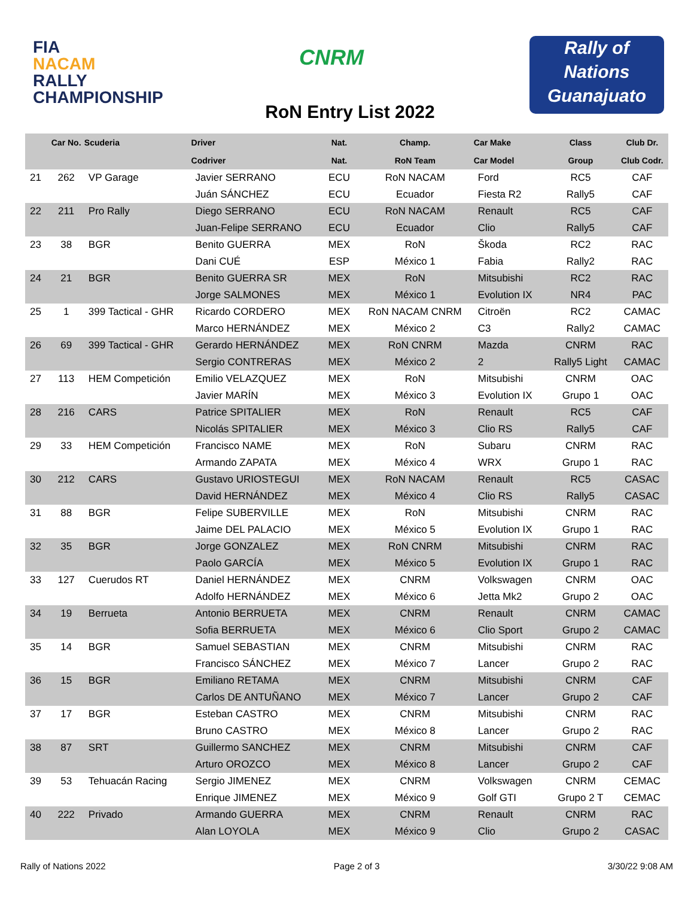FIA
NACAM
RALLY
CHAMPIONSHIP
CNRM
Rally of Nations Guanajuato
RoN Entry List 2022
| | Car No. | Scuderia | Driver | Nat. | Champ. | Car Make | Class | Club Dr. |
| --- | --- | --- | --- | --- | --- | --- | --- | --- |
| | | | Codriver | Nat. | RoN Team | Car Model | Group | Club Codr. |
| 21 | 262 | VP Garage | Javier SERRANO | ECU | RoN NACAM | Ford | RC5 | CAF |
| | | | Juán SÁNCHEZ | ECU | Ecuador | Fiesta R2 | Rally5 | CAF |
| 22 | 211 | Pro Rally | Diego SERRANO | ECU | RoN NACAM | Renault | RC5 | CAF |
| | | | Juan-Felipe SERRANO | ECU | Ecuador | Clio | Rally5 | CAF |
| 23 | 38 | BGR | Benito GUERRA | MEX | RoN | Škoda | RC2 | RAC |
| | | | Dani CUÉ | ESP | México 1 | Fabia | Rally2 | RAC |
| 24 | 21 | BGR | Benito GUERRA SR | MEX | RoN | Mitsubishi | RC2 | RAC |
| | | | Jorge SALMONES | MEX | México 1 | Evolution IX | NR4 | PAC |
| 25 | 1 | 399 Tactical - GHR | Ricardo CORDERO | MEX | RoN NACAM CNRM | Citroën | RC2 | CAMAC |
| | | | Marco HERNÁNDEZ | MEX | México 2 | C3 | Rally2 | CAMAC |
| 26 | 69 | 399 Tactical - GHR | Gerardo HERNÁNDEZ | MEX | RoN CNRM | Mazda | CNRM | RAC |
| | | | Sergio CONTRERAS | MEX | México 2 | 2 | Rally5 Light | CAMAC |
| 27 | 113 | HEM Competición | Emilio VELAZQUEZ | MEX | RoN | Mitsubishi | CNRM | OAC |
| | | | Javier MARÍN | MEX | México 3 | Evolution IX | Grupo 1 | OAC |
| 28 | 216 | CARS | Patrice SPITALIER | MEX | RoN | Renault | RC5 | CAF |
| | | | Nicolás SPITALIER | MEX | México 3 | Clio RS | Rally5 | CAF |
| 29 | 33 | HEM Competición | Francisco NAME | MEX | RoN | Subaru | CNRM | RAC |
| | | | Armando ZAPATA | MEX | México 4 | WRX | Grupo 1 | RAC |
| 30 | 212 | CARS | Gustavo URIOSTEGUI | MEX | RoN NACAM | Renault | RC5 | CASAC |
| | | | David HERNÁNDEZ | MEX | México 4 | Clio RS | Rally5 | CASAC |
| 31 | 88 | BGR | Felipe SUBERVILLE | MEX | RoN | Mitsubishi | CNRM | RAC |
| | | | Jaime DEL PALACIO | MEX | México 5 | Evolution IX | Grupo 1 | RAC |
| 32 | 35 | BGR | Jorge GONZALEZ | MEX | RoN CNRM | Mitsubishi | CNRM | RAC |
| | | | Paolo GARCÍA | MEX | México 5 | Evolution IX | Grupo 1 | RAC |
| 33 | 127 | Cuerudos RT | Daniel HERNÁNDEZ | MEX | CNRM | Volkswagen | CNRM | OAC |
| | | | Adolfo HERNÁNDEZ | MEX | México 6 | Jetta Mk2 | Grupo 2 | OAC |
| 34 | 19 | Berrueta | Antonio BERRUETA | MEX | CNRM | Renault | CNRM | CAMAC |
| | | | Sofia BERRUETA | MEX | México 6 | Clio Sport | Grupo 2 | CAMAC |
| 35 | 14 | BGR | Samuel SEBASTIAN | MEX | CNRM | Mitsubishi | CNRM | RAC |
| | | | Francisco SÁNCHEZ | MEX | México 7 | Lancer | Grupo 2 | RAC |
| 36 | 15 | BGR | Emiliano RETAMA | MEX | CNRM | Mitsubishi | CNRM | CAF |
| | | | Carlos DE ANTUÑANO | MEX | México 7 | Lancer | Grupo 2 | CAF |
| 37 | 17 | BGR | Esteban CASTRO | MEX | CNRM | Mitsubishi | CNRM | RAC |
| | | | Bruno CASTRO | MEX | México 8 | Lancer | Grupo 2 | RAC |
| 38 | 87 | SRT | Guillermo SANCHEZ | MEX | CNRM | Mitsubishi | CNRM | CAF |
| | | | Arturo OROZCO | MEX | México 8 | Lancer | Grupo 2 | CAF |
| 39 | 53 | Tehuacán Racing | Sergio JIMENEZ | MEX | CNRM | Volkswagen | CNRM | CEMAC |
| | | | Enrique JIMENEZ | MEX | México 9 | Golf GTI | Grupo 2 T | CEMAC |
| 40 | 222 | Privado | Armando GUERRA | MEX | CNRM | Renault | CNRM | RAC |
| | | | Alan LOYOLA | MEX | México 9 | Clio | Grupo 2 | CASAC |
Rally of Nations 2022 Page 2 of 3 3/30/22 9:08 AM